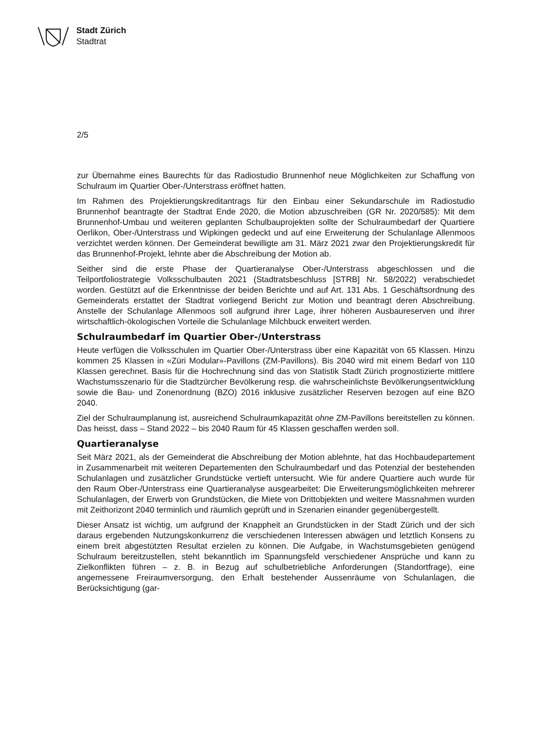Stadt Zürich
Stadtrat
2/5
zur Übernahme eines Baurechts für das Radiostudio Brunnenhof neue Möglichkeiten zur Schaffung von Schulraum im Quartier Ober-/Unterstrass eröffnet hatten.
Im Rahmen des Projektierungskreditantrags für den Einbau einer Sekundarschule im Radiostudio Brunnenhof beantragte der Stadtrat Ende 2020, die Motion abzuschreiben (GR Nr. 2020/585): Mit dem Brunnenhof-Umbau und weiteren geplanten Schulbauprojekten sollte der Schulraumbedarf der Quartiere Oerlikon, Ober-/Unterstrass und Wipkingen gedeckt und auf eine Erweiterung der Schulanlage Allenmoos verzichtet werden können. Der Gemeinderat bewilligte am 31. März 2021 zwar den Projektierungskredit für das Brunnenhof-Projekt, lehnte aber die Abschreibung der Motion ab.
Seither sind die erste Phase der Quartieranalyse Ober-/Unterstrass abgeschlossen und die Teilportfoliostrategie Volksschulbauten 2021 (Stadtratsbeschluss [STRB] Nr. 58/2022) verabschiedet worden. Gestützt auf die Erkenntnisse der beiden Berichte und auf Art. 131 Abs. 1 Geschäftsordnung des Gemeinderats erstattet der Stadtrat vorliegend Bericht zur Motion und beantragt deren Abschreibung. Anstelle der Schulanlage Allenmoos soll aufgrund ihrer Lage, ihrer höheren Ausbaureserven und ihrer wirtschaftlich-ökologischen Vorteile die Schulanlage Milchbuck erweitert werden.
Schulraumbedarf im Quartier Ober-/Unterstrass
Heute verfügen die Volksschulen im Quartier Ober-/Unterstrass über eine Kapazität von 65 Klassen. Hinzu kommen 25 Klassen in «Züri Modular»-Pavillons (ZM-Pavillons). Bis 2040 wird mit einem Bedarf von 110 Klassen gerechnet. Basis für die Hochrechnung sind das von Statistik Stadt Zürich prognostizierte mittlere Wachstumsszenario für die Stadtzürcher Bevölkerung resp. die wahrscheinlichste Bevölkerungsentwicklung sowie die Bau- und Zonenordnung (BZO) 2016 inklusive zusätzlicher Reserven bezogen auf eine BZO 2040.
Ziel der Schulraumplanung ist, ausreichend Schulraumkapazität ohne ZM-Pavillons bereitstellen zu können. Das heisst, dass – Stand 2022 – bis 2040 Raum für 45 Klassen geschaffen werden soll.
Quartieranalyse
Seit März 2021, als der Gemeinderat die Abschreibung der Motion ablehnte, hat das Hochbaudepartement in Zusammenarbeit mit weiteren Departementen den Schulraumbedarf und das Potenzial der bestehenden Schulanlagen und zusätzlicher Grundstücke vertieft untersucht. Wie für andere Quartiere auch wurde für den Raum Ober-/Unterstrass eine Quartieranalyse ausgearbeitet: Die Erweiterungsmöglichkeiten mehrerer Schulanlagen, der Erwerb von Grundstücken, die Miete von Drittobjekten und weitere Massnahmen wurden mit Zeithorizont 2040 terminlich und räumlich geprüft und in Szenarien einander gegenübergestellt.
Dieser Ansatz ist wichtig, um aufgrund der Knappheit an Grundstücken in der Stadt Zürich und der sich daraus ergebenden Nutzungskonkurrenz die verschiedenen Interessen abwägen und letztlich Konsens zu einem breit abgestützten Resultat erzielen zu können. Die Aufgabe, in Wachstumsgebieten genügend Schulraum bereitzustellen, steht bekanntlich im Spannungsfeld verschiedener Ansprüche und kann zu Zielkonflikten führen – z. B. in Bezug auf schulbetriebliche Anforderungen (Standortfrage), eine angemessene Freiraumversorgung, den Erhalt bestehender Aussenräume von Schulanlagen, die Berücksichtigung (gar-